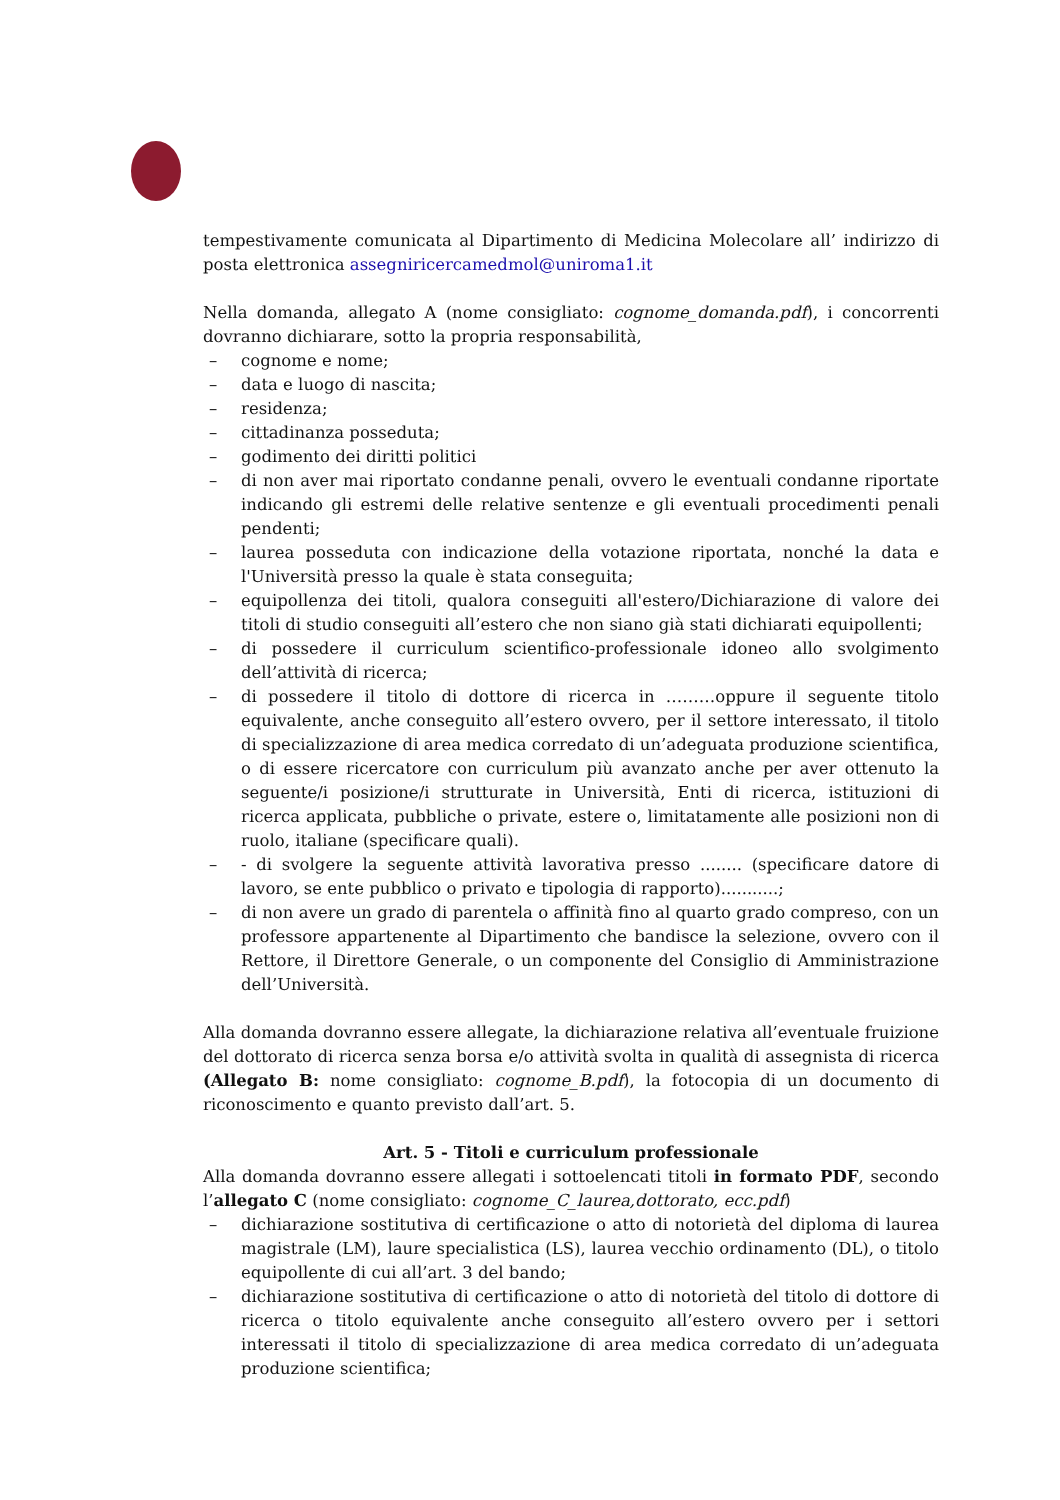tempestivamente comunicata al Dipartimento di Medicina Molecolare all’ indirizzo di posta elettronica assegniricercamedmol@uniroma1.it
Nella domanda, allegato A (nome consigliato: cognome_domanda.pdf), i concorrenti dovranno dichiarare, sotto la propria responsabilità,
– cognome e nome;
– data e luogo di nascita;
– residenza;
– cittadinanza posseduta;
– godimento dei diritti politici
– di non aver mai riportato condanne penali, ovvero le eventuali condanne riportate indicando gli estremi delle relative sentenze e gli eventuali procedimenti penali pendenti;
– laurea posseduta con indicazione della votazione riportata, nonché la data e l'Università presso la quale è stata conseguita;
– equipollenza dei titoli, qualora conseguiti all'estero/Dichiarazione di valore dei titoli di studio conseguiti all’estero che non siano già stati dichiarati equipollenti;
– di possedere il curriculum scientifico-professionale idoneo allo svolgimento dell’attività di ricerca;
– di possedere il titolo di dottore di ricerca in ………oppure il seguente titolo equivalente, anche conseguito all’estero ovvero, per il settore interessato, il titolo di specializzazione di area medica corredato di un’adeguata produzione scientifica, o di essere ricercatore con curriculum più avanzato anche per aver ottenuto la seguente/i posizione/i strutturate in Università, Enti di ricerca, istituzioni di ricerca applicata, pubbliche o private, estere o, limitatamente alle posizioni non di ruolo, italiane (specificare quali).
– - di svolgere la seguente attività lavorativa presso ........ (specificare datore di lavoro, se ente pubblico o privato e tipologia di rapporto)...........;
– di non avere un grado di parentela o affinità fino al quarto grado compreso, con un professore appartenente al Dipartimento che bandisce la selezione, ovvero con il Rettore, il Direttore Generale, o un componente del Consiglio di Amministrazione dell’Università.
Alla domanda dovranno essere allegate, la dichiarazione relativa all’eventuale fruizione del dottorato di ricerca senza borsa e/o attività svolta in qualità di assegnista di ricerca (Allegato B: nome consigliato: cognome_B.pdf), la fotocopia di un documento di riconoscimento e quanto previsto dall’art. 5.
Art. 5 - Titoli e curriculum professionale
Alla domanda dovranno essere allegati i sottoelencati titoli in formato PDF, secondo l’allegato C (nome consigliato: cognome_C_laurea,dottorato, ecc.pdf)
– dichiarazione sostitutiva di certificazione o atto di notorietà del diploma di laurea magistrale (LM), laure specialistica (LS), laurea vecchio ordinamento (DL), o titolo equipollente di cui all’art. 3 del bando;
– dichiarazione sostitutiva di certificazione o atto di notorietà del titolo di dottore di ricerca o titolo equivalente anche conseguito all’estero ovvero per i settori interessati il titolo di specializzazione di area medica corredato di un’adeguata produzione scientifica;